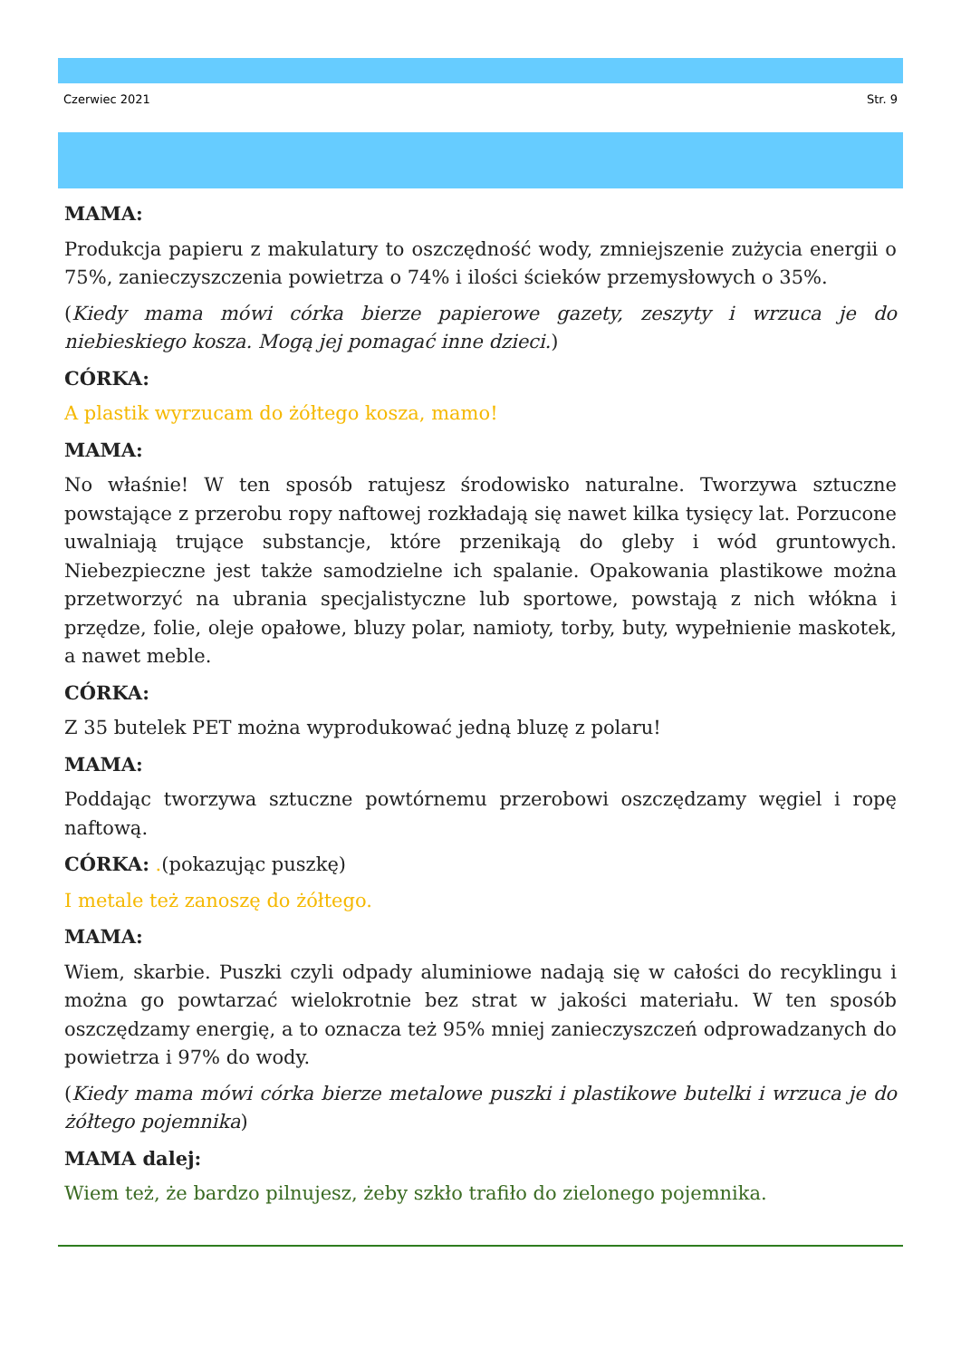Czerwiec 2021 Str. 9
MAMA:
Produkcja papieru z makulatury to oszczędność wody, zmniejszenie zużycia energii o 75%, zanieczyszczenia powietrza o 74% i ilości ścieków przemysłowych o 35%.
(Kiedy mama mówi córka bierze papierowe gazety, zeszyty i wrzuca je do niebieskiego kosza. Mogą jej pomagać inne dzieci.)
CÓRKA:
A plastik wyrzucam do żółtego kosza, mamo!
MAMA:
No właśnie! W ten sposób ratujesz środowisko naturalne. Tworzywa sztuczne powstające z przerobu ropy naftowej rozkładają się nawet kilka tysięcy lat. Porzucone uwalniają trujące substancje, które przenikają do gleby i wód gruntowych. Niebezpieczne jest także samodzielne ich spalanie. Opakowania plastikowe można przetworzyć na ubrania specjalistyczne lub sportowe, powstają z nich włókna i przędze, folie, oleje opałowe, bluzy polar, namioty, torby, buty, wypełnienie maskotek, a nawet meble.
CÓRKA:
Z 35 butelek PET można wyprodukować jedną bluzę z polaru!
MAMA:
Poddając tworzywa sztuczne powtórnemu przerobowi oszczędzamy węgiel i ropę naftową.
CÓRKA: .(pokazując puszkę)
I metale też zanoszę do żółtego.
MAMA:
Wiem, skarbie. Puszki czyli odpady aluminiowe nadają się w całości do recyklingu i można go powtarzać wielokrotnie bez strat w jakości materiału. W ten sposób oszczędzamy energię, a to oznacza też 95% mniej zanieczyszczeń odprowadzanych do powietrza i 97% do wody.
(Kiedy mama mówi córka bierze metalowe puszki i plastikowe butelki i wrzuca je do żółtego pojemnika)
MAMA dalej:
Wiem też, że bardzo pilnujesz, żeby szkło trafiło do zielonego pojemnika.